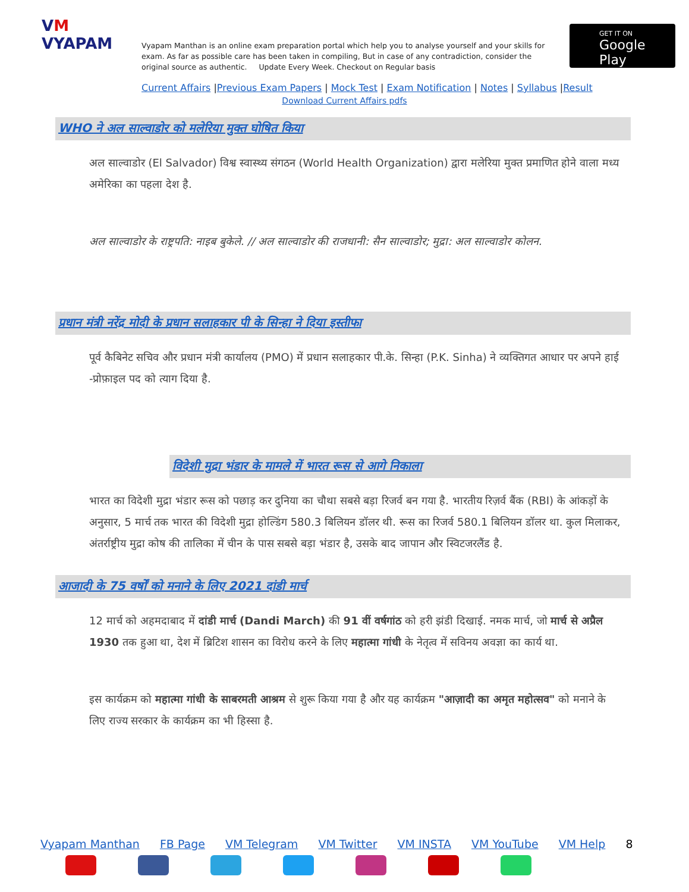VM
VYAPAM
Vyapam Manthan is an online exam preparation portal which help you to analyse yourself and your skills for exam. As far as possible care has been taken in compiling, But in case of any contradiction, consider the original source as authentic. Update Every Week. Checkout on Regular basis
GET IT ON
Google Play
Current Affairs |Previous Exam Papers | Mock Test | Exam Notification | Notes | Syllabus |Result
Download Current Affairs pdfs
WHO ने अल साल्वाडोर को मलेरिया मुक्त घोषित किया
अल साल्वाडोर (El Salvador) विश्व स्वास्थ्य संगठन (World Health Organization) द्वारा मलेरिया मुक्त प्रमाणित होने वाला मध्य अमेरिका का पहला देश है.
अल साल्वाडोर के राष्ट्रपति: नाइब बुकेले. // अल साल्वाडोर की राजधानी: सैन साल्वाडोर; मुद्रा: अल साल्वाडोर कोलन.
प्रधान मंत्री नरेंद्र मोदी के प्रधान सलाहकार पी के सिन्हा ने दिया इस्तीफा
पूर्व कैबिनेट सचिव और प्रधान मंत्री कार्यालय (PMO) में प्रधान सलाहकार पी.के. सिन्हा (P.K. Sinha) ने व्यक्तिगत आधार पर अपने हाई -प्रोफ़ाइल पद को त्याग दिया है.
विदेशी मुद्रा भंडार के मामले में भारत रूस से आगे निकाला
भारत का विदेशी मुद्रा भंडार रूस को पछाड़ कर दुनिया का चौथा सबसे बड़ा रिजर्व बन गया है. भारतीय रिज़र्व बैंक (RBI) के आंकड़ों के अनुसार, 5 मार्च तक भारत की विदेशी मुद्रा होल्डिंग 580.3 बिलियन डॉलर थी. रूस का रिजर्व 580.1 बिलियन डॉलर था. कुल मिलाकर, अंतर्राष्ट्रीय मुद्रा कोष की तालिका में चीन के पास सबसे बड़ा भंडार है, उसके बाद जापान और स्विटजरलैंड है.
आजादी के 75 वर्षों को मनाने के लिए 2021 दांडी मार्च
12 मार्च को अहमदाबाद में दांडी मार्च (Dandi March) की 91 वीं वर्षगांठ को हरी झंडी दिखाई. नमक मार्च, जो मार्च से अप्रैल 1930 तक हुआ था, देश में ब्रिटिश शासन का विरोध करने के लिए महात्मा गांधी के नेतृत्व में सविनय अवज्ञा का कार्य था.
इस कार्यक्रम को महात्मा गांधी के साबरमती आश्रम से शुरू किया गया है और यह कार्यक्रम "आज़ादी का अमृत महोत्सव" को मनाने के लिए राज्य सरकार के कार्यक्रम का भी हिस्सा है.
Vyapam Manthan FB Page VM Telegram VM Twitter VM INSTA VM YouTube VM Help 8